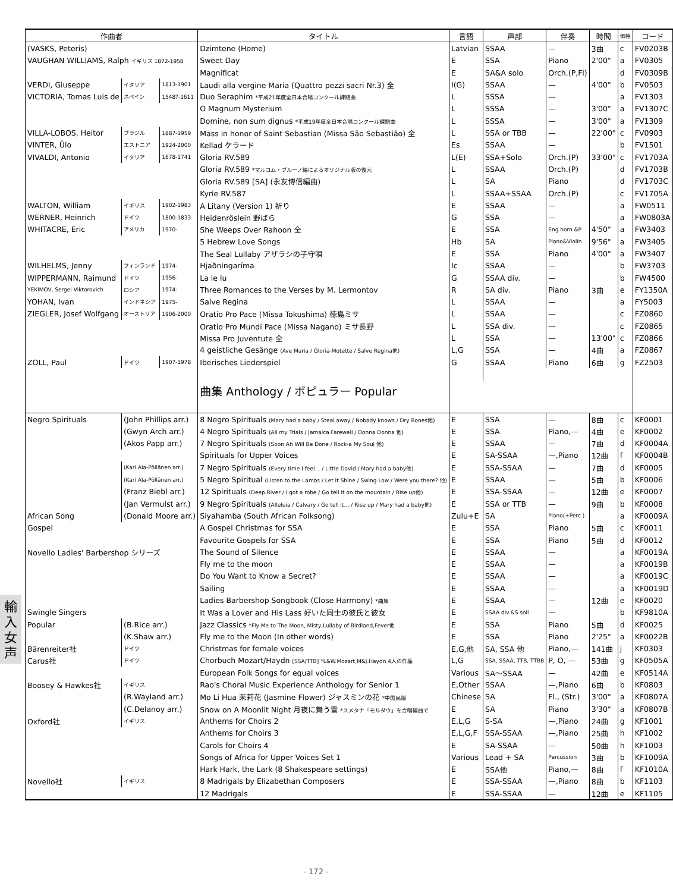| 作曲者 | | | タイトル | 言語 | 声部 | 伴奏 | 時間 | 価格 | コード |
| --- | --- | --- | --- | --- | --- | --- | --- | --- | --- |
| (VASKS, Peteris) | | | Dzimtene (Home) | Latvian | SSAA | — | 3曲 | c | FV0203B |
| VAUGHAN WILLIAMS, Ralph イギリス 1872-1958 | | | Sweet Day | E | SSA | Piano | 2'00" | a | FV0305 |
| | | | Magnificat | E | SA&A solo | Orch.(P,Fl) | | d | FV0309B |
| VERDI, Giuseppe | イタリア | 1813-1901 | Laudi alla vergine Maria (Quattro pezzi sacri Nr.3) 全 | I(G) | SSAA | — | 4'00" | b | FV0503 |
| VICTORIA, Tomas Luis de | スペイン | 1548?-1611 | Duo Seraphim *平成21年度全日本合唱コンクール課題曲 | L | SSSA | — | | a | FV1303 |
| | | | O Magnum Mysterium | L | SSSA | — | 3'00" | a | FV1307C |
| | | | Domine, non sum dignus *平成19年度全日本合唱コンクール課題曲 | L | SSSA | — | 3'00" | a | FV1309 |
| VILLA-LOBOS, Heitor | ブラジル | 1887-1959 | Mass in honor of Saint Sebastian (Missa São Sebastião) 全 | L | SSA or TBB | — | 22'00" | c | FV0903 |
| VINTER, Ülo | エストニア | 1924-2000 | Kellad ケラード | Es | SSAA | — | | b | FV1501 |
| VIVALDI, Antonio | イタリア | 1678-1741 | Gloria RV.589 | L(E) | SSA+Solo | Orch.(P) | 33'00" | c | FV1703A |
| | | | Gloria RV.589 *マルコム・ブルーノ編によるオリジナル版の復元 | L | SSAA | Orch.(P) | | d | FV1703B |
| | | | Gloria RV.589 [SA] (永友博信編曲) | L | SA | Piano | | d | FV1703C |
| | | | Kyrie RV.587 | L | SSAA+SSAA | Orch.(P) | | c | FV1705A |
| WALTON, William | イギリス | 1902-1983 | A Litany (Version 1) 祈り | E | SSAA | — | | a | FW0511 |
| WERNER, Heinrich | ドイツ | 1800-1833 | Heidenröslein 野ばら | G | SSA | — | | a | FW0803A |
| WHITACRE, Eric | アメリカ | 1970- | She Weeps Over Rahoon 全 | E | SSA | Eng.horn &P | 4'50" | a | FW3403 |
| | | | 5 Hebrew Love Songs | Hb | SA | Piano&Violin | 9'56" | a | FW3405 |
| | | | The Seal Lullaby アザラシの子守唄 | E | SSA | Piano | 4'00" | a | FW3407 |
| WILHELMS, Jenny | フィンランド | 1974- | Hjaðningaríma | Ic | SSAA | — | | b | FW3703 |
| WIPPERMANN, Raimund | ドイツ | 1956- | La le lu | G | SSAA div. | — | | b | FW4500 |
| YEKIMOV, Sergei Viktorovich | ロシア | 1974- | Three Romances to the Verses by M. Lermontov | R | SA div. | Piano | 3曲 | e | FY1350A |
| YOHAN, Ivan | インドネシア | 1975- | Salve Regina | L | SSAA | — | | a | FY5003 |
| ZIEGLER, Josef Wolfgang | オーストリア | 1906-2000 | Oratio Pro Pace (Missa Tokushima) 徳島ミサ | L | SSAA | — | | c | FZ0860 |
| | | | Oratio Pro Mundi Pace (Missa Nagano) ミサ長野 | L | SSA div. | — | | c | FZ0865 |
| | | | Missa Pro Juventute 全 | L | SSA | — | 13'00" | c | FZ0866 |
| | | | 4 geistliche Gesänge (Ave Maria / Gloria-Motette / Salve Regina他) | L,G | SSA | — | 4曲 | a | FZ0867 |
| ZOLL, Paul | ドイツ | 1907-1978 | Iberisches Liederspiel | G | SSAA | Piano | 6曲 | g | FZ2503 |
| | | | 曲集 Anthology / ポピュラー Popular | | | | | | |
| Negro Spirituals | (John Phillips arr.) | | 8 Negro Spirituals (Mary had a baby / Steal away / Nobady knows / Dry Bones他) | E | SSA | — | 8曲 | c | KF0001 |
| | (Gwyn Arch arr.) | | 4 Negro Spirituals (All my Trials / Jamaica Farewell / Donna Donna 他) | E | SSA | Piano,— | 4曲 | e | KF0002 |
| | (Akos Papp arr.) | | 7 Negro Spirituals (Soon Ah Will Be Done / Rock-a My Soul 他) | E | SSAA | — | 7曲 | d | KF0004A |
| | | | Spirituals for Upper Voices | E | SA-SSAA | —,Piano | 12曲 | f | KF0004B |
| | (Kari Ala-Pöllänen arr.) | | 7 Negro Spirituals (Every time I feel… / Little David / Mary had a baby他) | E | SSA-SSAA | — | 7曲 | d | KF0005 |
| | (Kari Ala-Pöllänen arr.) | | 5 Negro Spiritual (Listen to the Lambs / Let It Shine / Swing Low / Were you there? 他) | E | SSAA | — | 5曲 | b | KF0006 |
| | (Franz Biebl arr.) | | 12 Spirituals (Deep River / I got a robe / Go tell it on the mountain / Rise up他) | E | SSA-SSAA | — | 12曲 | e | KF0007 |
| | (Jan Vermulst arr.) | | 9 Negro Spirituals (Alleluia / Calvary / Go tell it… / Rise up / Mary had a baby他) | E | SSA or TTB | — | 9曲 | b | KF0008 |
| African Song | (Donald Moore arr.) | | Siyahamba (South African Folksong) | Zulu+E | SA | Piano(+Perc.) | | a | KF0009A |
| Gospel | | | A Gospel Christmas for SSA | E | SSA | Piano | 5曲 | c | KF0011 |
| | | | Favourite Gospels for SSA | E | SSA | Piano | 5曲 | d | KF0012 |
| Novello Ladies' Barbershop シリーズ | | | The Sound of Silence | E | SSAA | — | | a | KF0019A |
| | | | Fly me to the moon | E | SSAA | — | | a | KF0019B |
| | | | Do You Want to Know a Secret? | E | SSAA | — | | a | KF0019C |
| | | | Sailing | E | SSAA | — | | a | KF0019D |
| | | | Ladies Barbershop Songbook (Close Harmony) *曲集 | E | SSAA | — | 12曲 | e | KF0020 |
| Swingle Singers | | | It Was a Lover and His Lass 好いた同士の彼氏と彼女 | E | SSAA div.&S soli | — | | b | KF9810A |
| Popular | (B.Rice arr.) | | Jazz Classics *Fly Me to The Moon, Misty,Lullaby of Birdland,Fever他 | E | SSA | Piano | 5曲 | d | KF0025 |
| | (K.Shaw arr.) | | Fly me to the Moon (In other words) | E | SSA | Piano | 2'25" | a | KF0022B |
| Bärenreiter社 | ドイツ | | Christmas for female voices | E,G,他 | SA, SSA 他 | Piano,— | 141曲 | j | KF0303 |
| Carus社 | ドイツ | | Chorbuch Mozart/Haydn [SSA/TTB] *L&W.Mozart,M&J.Haydn 4人の作品 | L,G | SSA, SSAA, TTB, TTBB | P, O, — | 53曲 | g | KF0505A |
| | | | European Folk Songs for equal voices | Various | SA〜SSAA | — | 42曲 | e | KF0514A |
| Boosey & Hawkes社 | イギリス | | Rao's Choral Music Experience Anthology for Senior 1 | E,Other | SSAA | —,Piano | 6曲 | b | KF0803 |
| | (R.Wayland arr.) | | Mo Li Hua 茉莉花 (Jasmine Flower) ジャスミンの花 *中国民謡 | Chinese | SA | Fl., (Str.) | 3'00" | a | KF0807A |
| | (C.Delanoy arr.) | | Snow on A Moonlit Night 月夜に舞う雪 *スメタナ「モルダウ」を合唱編曲で | E | SA | Piano | 3'30" | a | KF0807B |
| Oxford社 | イギリス | | Anthems for Choirs 2 | E,L,G | S-SA | —,Piano | 24曲 | g | KF1001 |
| | | | Anthems for Choirs 3 | E,L,G,F | SSA-SSAA | —,Piano | 25曲 | h | KF1002 |
| | | | Carols for Choirs 4 | E | SA-SSAA | — | 50曲 | h | KF1003 |
| | | | Songs of Africa for Upper Voices Set 1 | Various | Lead + SA | Percussion | 3曲 | b | KF1009A |
| | | | Hark Hark, the Lark (8 Shakespeare settings) | E | SSA他 | Piano,— | 8曲 | f | KF1010A |
| Novello社 | イギリス | | 8 Madrigals by Elizabethan Composers | E | SSA-SSAA | —,Piano | 8曲 | b | KF1103 |
| | | | 12 Madrigals | E | SSA-SSAA | — | 12曲 | e | KF1105 |
輸
入
女
声
- 172 -